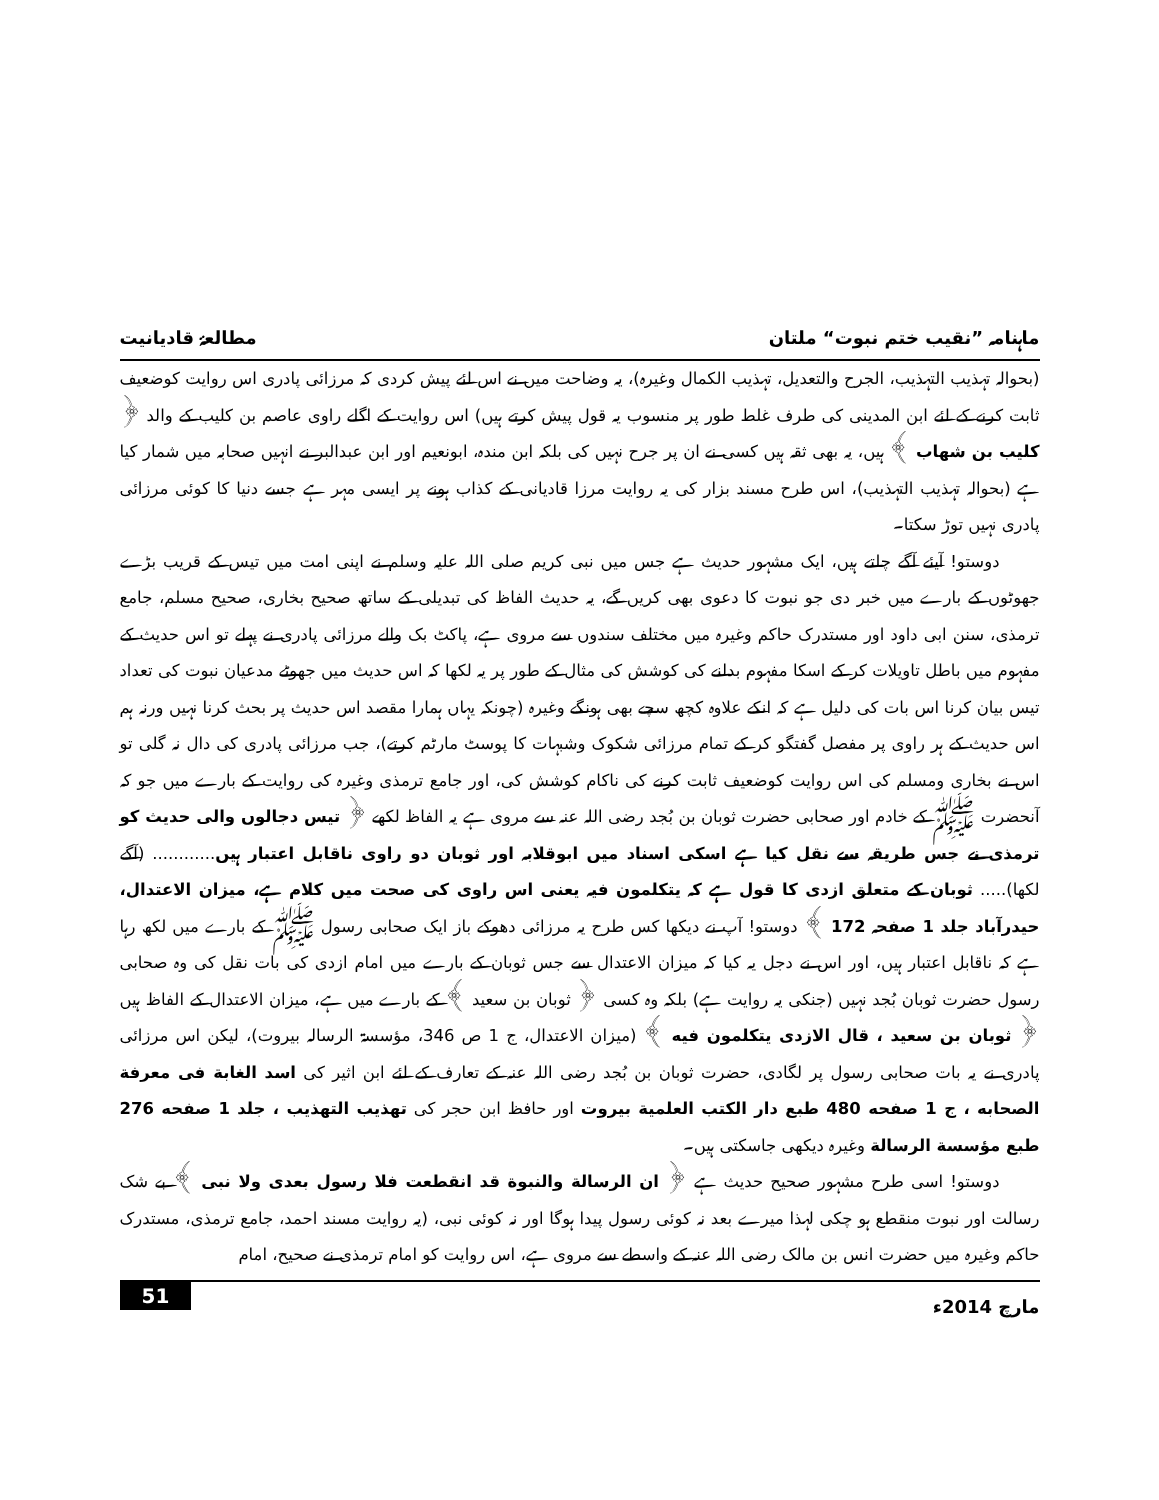ماہنامہ ”نقیب ختم نبوت“ ملتان مطالعۂ قادیانیت
(بحوالہ تہذیب التہذیب، الجرح والتعدیل، تہذیب الکمال وغیرہ)، یہ وضاحت میں نے اس لئے پیش کردی کہ مرزائی پادری اس روایت کوضعیف ثابت کرنے کے لئے ابن المدینی کی طرف غلط طور پر منسوب یہ قول پیش کرتے ہیں) اس روایت کے اگلے راوی عاصم بن کلیب کے والد ﴿ کلیب بن شهاب ﴾ ہیں، یہ بھی ثقہ ہیں کسی نے ان پر جرح نہیں کی بلکہ ابن مندہ، ابونعیم اور ابن عبدالبر نے انہیں صحابہ میں شمار کیا ہے (بحوالہ تہذیب التہذیب)، اس طرح مسند بزار کی یہ روایت مرزا قادیانی کے کذاب ہونے پر ایسی مہر ہے جسے دنیا کا کوئی مرزائی پادری نہیں توڑ سکتا۔
دوستو! آیئے آگے چلتے ہیں، ایک مشہور حدیث ہے جس میں نبی کریم صلی اللہ علیہ وسلم نے اپنی امت میں تیس کے قریب بڑے جھوٹوں کے بارے میں خبر دی جو نبوت کا دعوی بھی کریں گے، یہ حدیث الفاظ کی تبدیلی کے ساتھ صحیح بخاری، صحیح مسلم، جامع ترمذی، سنن ابی داود اور مستدرک حاکم وغیرہ میں مختلف سندوں سے مروی ہے، پاکٹ بک والے مرزائی پادری نے پہلے تو اس حدیث کے مفہوم میں باطل تاویلات کر کے اسکا مفہوم بدلنے کی کوشش کی مثال کے طور پر یہ لکھا کہ اس حدیث میں جھوٹے مدعیان نبوت کی تعداد تیس بیان کرنا اس بات کی دلیل ہے کہ انکے علاوہ کچھ سچے بھی ہونگے وغیرہ (چونکہ یہاں ہمارا مقصد اس حدیث پر بحث کرنا نہیں ورنہ ہم اس حدیث کے ہر راوی پر مفصل گفتگو کر کے تمام مرزائی شکوک وشبہات کا پوسٹ مارٹم کرتے)، جب مرزائی پادری کی دال نہ گلی تو اس نے بخاری ومسلم کی اس روایت کوضعیف ثابت کرنے کی ناکام کوشش کی، اور جامع ترمذی وغیرہ کی روایت کے بارے میں جو کہ آنحضرت ﷺ کے خادم اور صحابی حضرت ثوبان بن بُجد رضی اللہ عنہ سے مروی ہے یہ الفاظ لکھے ﴿ تیس دجالوں والی حدیث کو ترمذی نے جس طریقہ سے نقل کیا ہے اسکی اسناد میں ابوقلابہ اور ثوبان دو راوی ناقابل اعتبار ہیں............ (آگے لکھا)..... ثوبان کے متعلق ازدی کا قول ہے کہ یتکلمون فیہ یعنی اس راوی کی صحت میں کلام ہے، میزان الاعتدال، حیدرآباد جلد 1 صفحہ 172 ﴾ دوستو! آپ نے دیکھا کس طرح یہ مرزائی دھوکے باز ایک صحابی رسول ﷺ کے بارے میں لکھ رہا ہے کہ ناقابل اعتبار ہیں، اور اس نے دجل یہ کیا کہ میزان الاعتدال سے جس ثوبان کے بارے میں امام ازدی کی بات نقل کی وہ صحابی رسول حضرت ثوبان بُجد نہیں (جنکی یہ روایت ہے) بلکہ وہ کسی ﴿ ثوبان بن سعید ﴾ کے بارے میں ہے، میزان الاعتدال کے الفاظ ہیں ﴿ ثوبان بن سعيد ، قال الازدی يتكلمون فيه ﴾ (میزان الاعتدال، ج 1 ص 346، مؤسسۃ الرسالہ بیروت)، لیکن اس مرزائی پادری نے یہ بات صحابی رسول پر لگادی، حضرت ثوبان بن بُجد رضی اللہ عنہ کے تعارف کے لئے ابن اثیر کی اسد الغابة فی معرفة الصحابه ، ج 1 صفحه 480 طبع دار الكتب العلمية بيروت اور حافظ ابن حجر کی تهذيب التهذيب ، جلد 1 صفحه 276 طبع مؤسسة الرسالة وغیرہ دیکھی جاسکتی ہیں۔
دوستو! اسی طرح مشہور صحیح حدیث ہے ﴿ ان الرسالة والنبوة قد انقطعت فلا رسول بعدی ولا نبی ﴾ بے شک رسالت اور نبوت منقطع ہو چکی لہذا میرے بعد نہ کوئی رسول پیدا ہوگا اور نہ کوئی نبی، (یہ روایت مسند احمد، جامع ترمذی، مستدرک حاکم وغیرہ میں حضرت انس بن مالک رضی اللہ عنہ کے واسطے سے مروی ہے، اس روایت کو امام ترمذی نے صحیح، امام
مارچ 2014ء 51